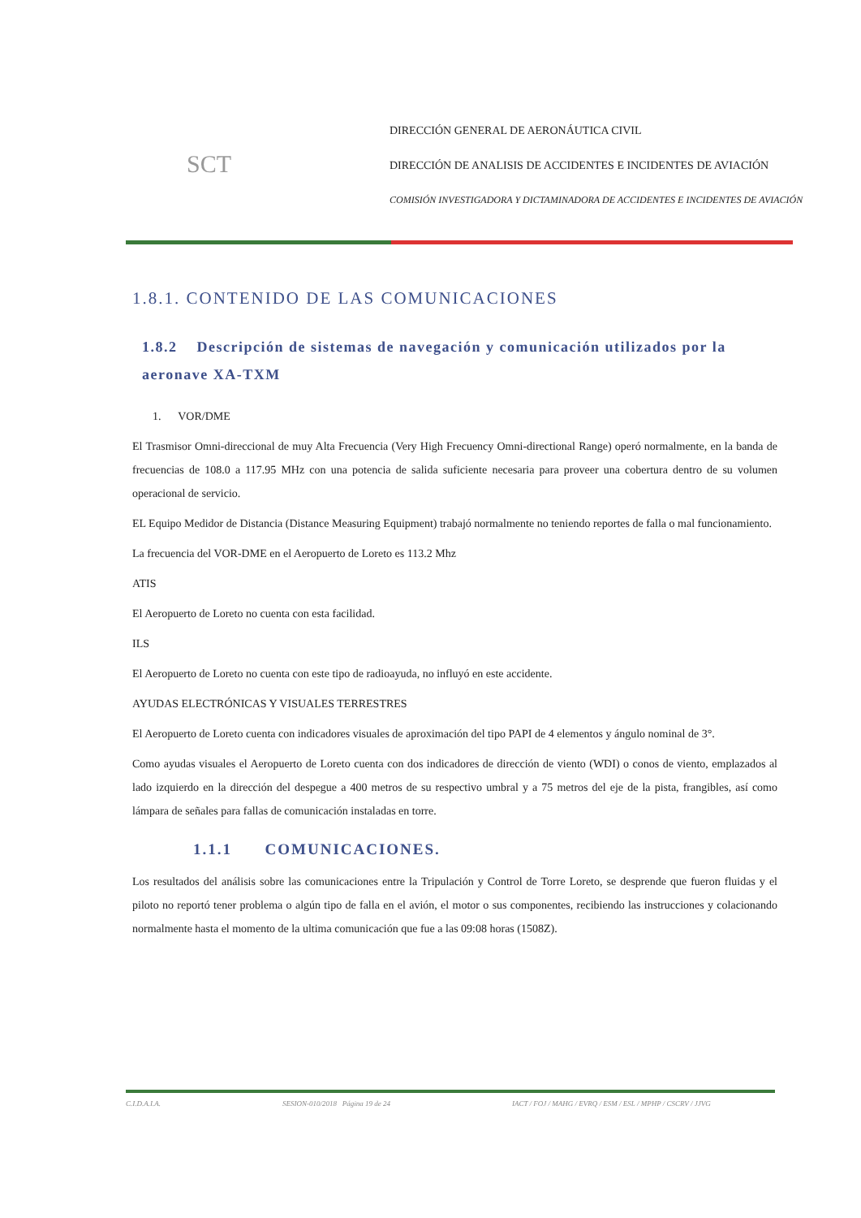SCT
DIRECCIÓN GENERAL DE AERONÁUTICA CIVIL
DIRECCIÓN DE ANALISIS DE ACCIDENTES E INCIDENTES DE AVIACIÓN
COMISIÓN INVESTIGADORA Y DICTAMINADORA DE ACCIDENTES E INCIDENTES DE AVIACIÓN
1.8.1. CONTENIDO DE LAS COMUNICACIONES
1.8.2 Descripción de sistemas de navegación y comunicación utilizados por la aeronave XA-TXM
1. VOR/DME
El Trasmisor Omni-direccional de muy Alta Frecuencia (Very High Frecuency Omni-directional Range) operó normalmente, en la banda de frecuencias de 108.0 a 117.95 MHz con una potencia de salida suficiente necesaria para proveer una cobertura dentro de su volumen operacional de servicio.
EL Equipo Medidor de Distancia (Distance Measuring Equipment) trabajó normalmente no teniendo reportes de falla o mal funcionamiento.
La frecuencia del VOR-DME en el Aeropuerto de Loreto es 113.2 Mhz
ATIS
El Aeropuerto de Loreto no cuenta con esta facilidad.
ILS
El Aeropuerto de Loreto no cuenta con este tipo de radioayuda, no influyó en este accidente.
AYUDAS ELECTRÓNICAS Y VISUALES TERRESTRES
El Aeropuerto de Loreto cuenta con indicadores visuales de aproximación del tipo PAPI de 4 elementos y ángulo nominal de 3°.
Como ayudas visuales el Aeropuerto de Loreto cuenta con dos indicadores de dirección de viento (WDI) o conos de viento, emplazados al lado izquierdo en la dirección del despegue a 400 metros de su respectivo umbral y a 75 metros del eje de la pista, frangibles, así como lámpara de señales para fallas de comunicación instaladas en torre.
1.1.1 COMUNICACIONES.
Los resultados del análisis sobre las comunicaciones entre la Tripulación y Control de Torre Loreto, se desprende que fueron fluidas y el piloto no reportó tener problema o algún tipo de falla en el avión, el motor o sus componentes, recibiendo las instrucciones y colacionando normalmente hasta el momento de la ultima comunicación que fue a las 09:08 horas (1508Z).
C.I.D.A.I.A. SESION-010/2018 Página 19 de 24 IACT / FOJ / MAHG / EVRQ / ESM / ESL / MPHP / CSCRV / JJVG